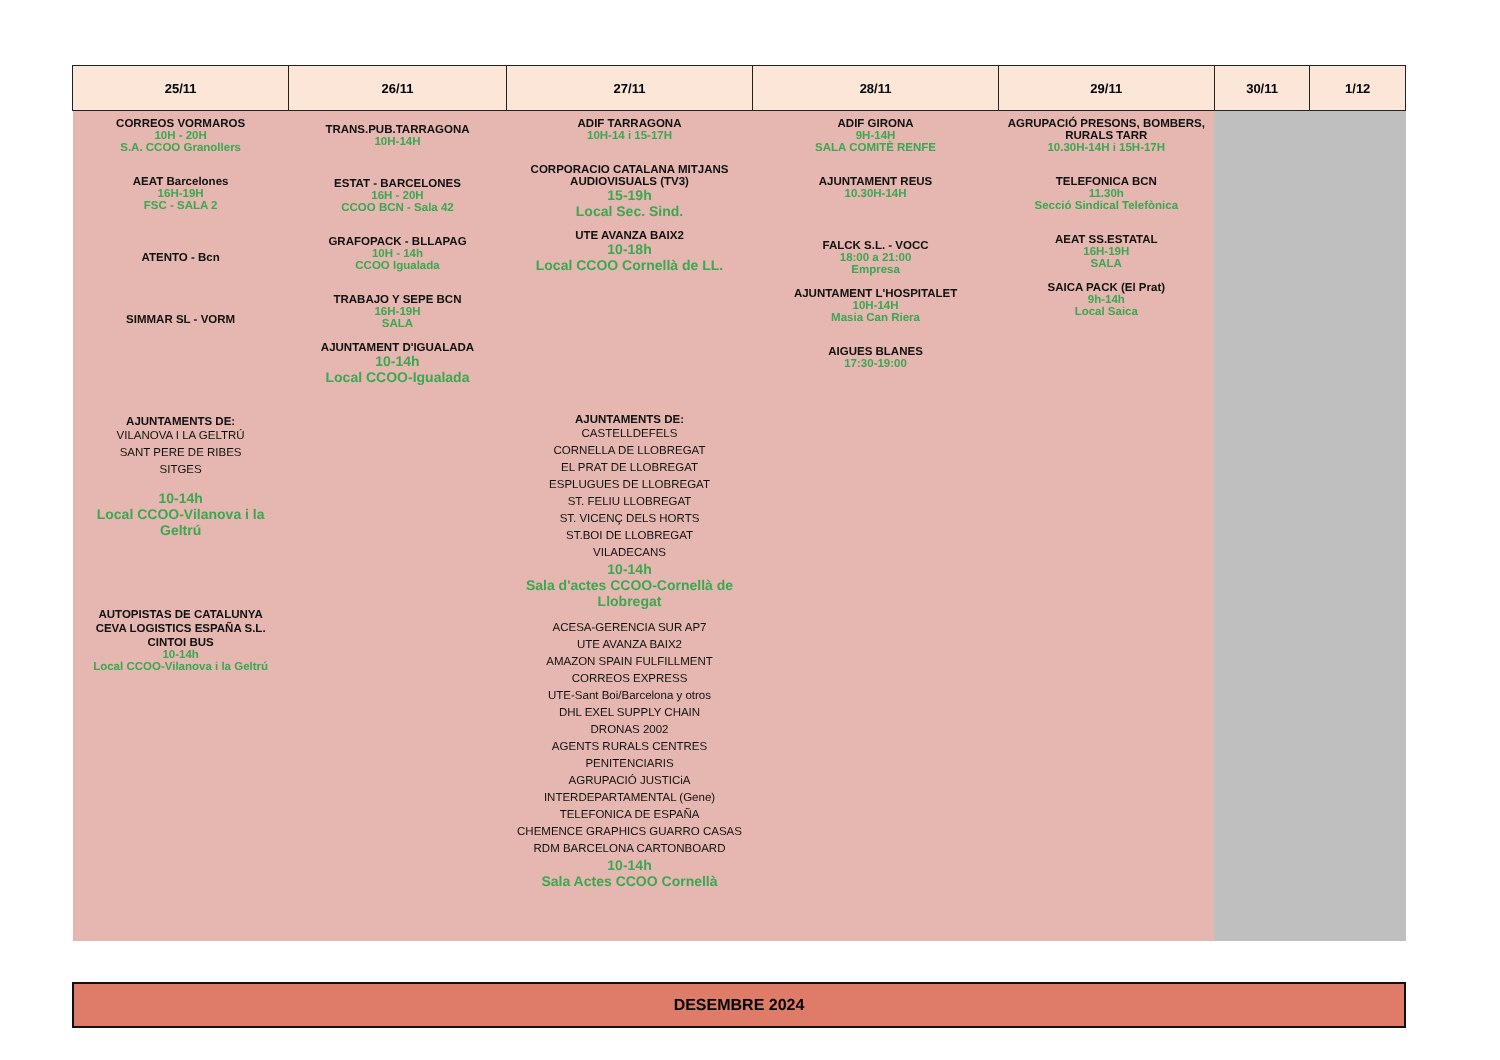| 25/11 | 26/11 | 27/11 | 28/11 | 29/11 | 30/11 | 1/12 |
| --- | --- | --- | --- | --- | --- | --- |
| CORREOS VORMAROS 10H - 20H S.A. CCOO Granollers AEAT Barcelones 16H-19H FSC - SALA 2 ATENTO - Bcn SIMMAR SL - VORM AJUNTAMENTS DE: VILANOVA I LA GELTRÚ SANT PERE DE RIBES SITGES 10-14h Local CCOO-Vilanova i la Geltrú AUTOPISTAS DE CATALUNYA CEVA LOGISTICS ESPAÑA S.L. CINTOI BUS 10-14h Local CCOO-Vilanova i la Geltrú | TRANS.PUB.TARRAGONA 10H-14H ESTAT - BARCELONES 16H - 20H CCOO BCN - Sala 42 GRAFOPACK - BLLAPAG 10H - 14h CCOO Igualada TRABAJO Y SEPE BCN 16H-19H SALA AJUNTAMENT D'IGUALADA 10-14h Local CCOO-Igualada | ADIF TARRAGONA 10H-14 i 15-17H CORPORACIO CATALANA MITJANS AUDIOVISUALS (TV3) 15-19h Local Sec. Sind. UTE AVANZA BAIX2 10-18h Local CCOO Cornellà de LL. AJUNTAMENTS DE: CASTELLDEFELS CORNELLA DE LLOBREGAT EL PRAT DE LLOBREGAT ESPLUGUES DE LLOBREGAT ST. FELIU LLOBREGAT ST. VICENÇ DELS HORTS ST.BOI DE LLOBREGAT VILADECANS 10-14h Sala d'actes CCOO-Cornellà de Llobregat ACESA-GERENCIA SUR AP7 UTE AVANZA BAIX2 AMAZON SPAIN FULFILLMENT CORREOS EXPRESS UTE-Sant Boi/Barcelona y otros DHL EXEL SUPPLY CHAIN DRONAS 2002 AGENTS RURALS CENTRES PENITENCIARIS AGRUPACIÓ JUSTICiA INTERDEPARTAMENTAL (Gene) TELEFONICA DE ESPAÑA CHEMENCE GRAPHICS GUARRO CASAS RDM BARCELONA CARTONBOARD 10-14h Sala Actes CCOO Cornellà | ADIF GIRONA 9H-14H SALA COMITÈ RENFE AJUNTAMENT REUS 10.30H-14H FALCK S.L. - VOCC 18:00 a 21:00 Empresa AJUNTAMENT L'HOSPITALET 10H-14H Masia Can Riera AIGUES BLANES 17:30-19:00 | AGRUPACIÓ PRESONS, BOMBERS, RURALS TARR 10.30H-14H i 15H-17H TELEFONICA BCN 11.30h Secció Sindical Telefònica AEAT SS.ESTATAL 16H-19H SALA SAICA PACK (El Prat) 9h-14h Local Saica | | |
DESEMBRE 2024